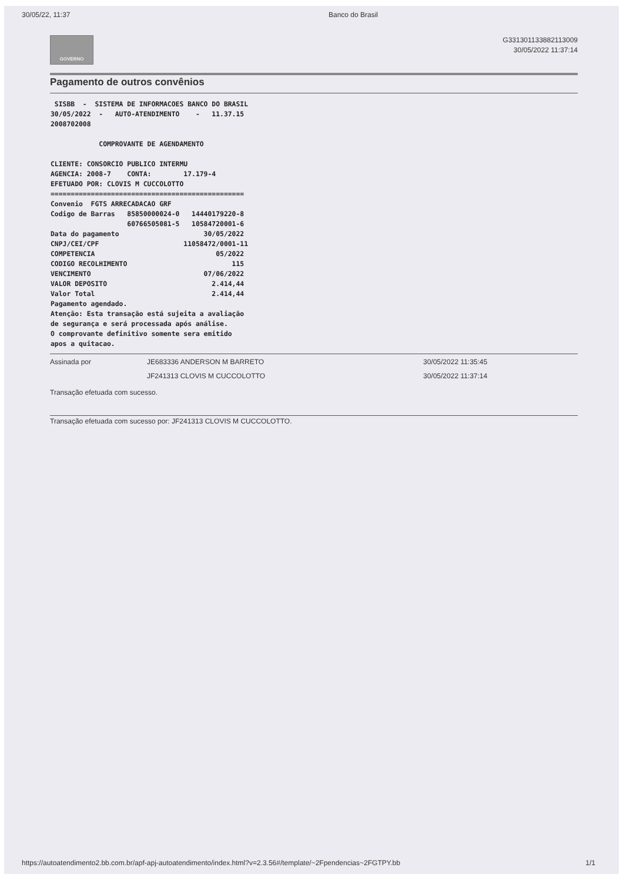30/05/22, 11:37 Banco do Brasil
GOVERNO
G331301133882113009
30/05/2022 11:37:14
Pagamento de outros convênios
 SISBB  -  SISTEMA DE INFORMACOES BANCO DO BRASIL
30/05/2022  -   AUTO-ATENDIMENTO    -   11.37.15
2008702008

            COMPROVANTE DE AGENDAMENTO

CLIENTE: CONSORCIO PUBLICO INTERMU
AGENCIA: 2008-7    CONTA:        17.179-4
EFETUADO POR: CLOVIS M CUCCOLOTTO
================================================
Convenio  FGTS ARRECADACAO GRF
Codigo de Barras   85850000024-0   14440179220-8
                   60766505081-5   10584720001-6
Data do pagamento                     30/05/2022
CNPJ/CEI/CPF                     11058472/0001-11
COMPETENCIA                              05/2022
CODIGO RECOLHIMENTO                          115
VENCIMENTO                            07/06/2022
VALOR DEPOSITO                          2.414,44
Valor Total                             2.414,44
Pagamento agendado.
Atenção: Esta transação está sujeita a avaliação
de segurança e será processada após análise.
O comprovante definitivo somente sera emitido
apos a quitacao.
Assinada por JE683336 ANDERSON M BARRETO 30/05/2022 11:35:45 JF241313 CLOVIS M CUCCOLOTTO 30/05/2022 11:37:14
Transação efetuada com sucesso.
Transação efetuada com sucesso por: JF241313 CLOVIS M CUCCOLOTTO.
https://autoatendimento2.bb.com.br/apf-apj-autoatendimento/index.html?v=2.3.56#/template/~2Fpendencias~2FGTPY.bb 1/1